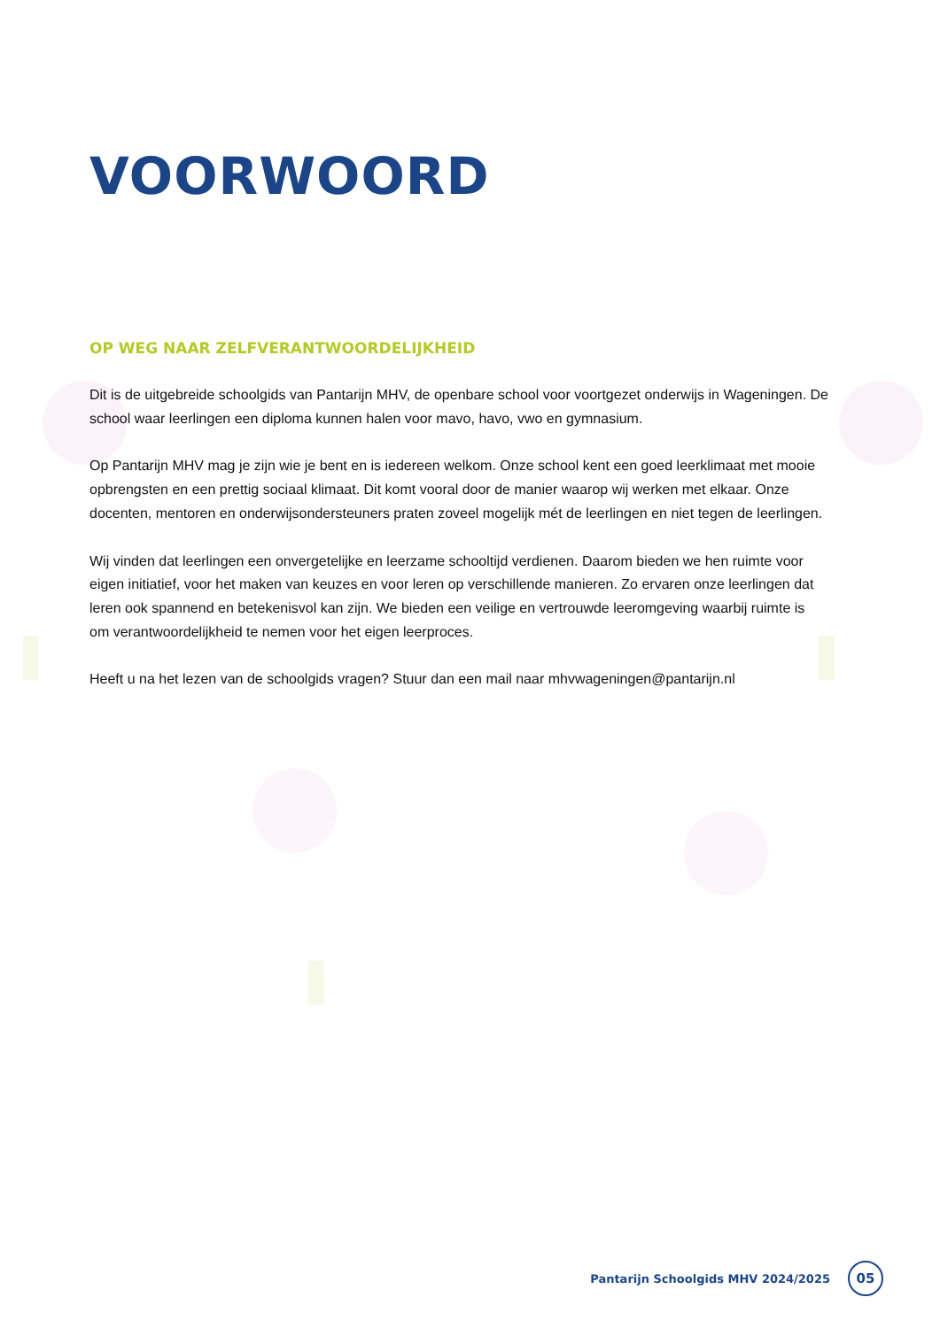VOORWOORD
OP WEG NAAR ZELFVERANTWOORDELIJKHEID
Dit is de uitgebreide schoolgids van Pantarijn MHV, de openbare school voor voortgezet onderwijs in Wageningen. De school waar leerlingen een diploma kunnen halen voor mavo, havo, vwo en gymnasium.
Op Pantarijn MHV mag je zijn wie je bent en is iedereen welkom. Onze school kent een goed leerklimaat met mooie opbrengsten en een prettig sociaal klimaat. Dit komt vooral door de manier waarop wij werken met elkaar. Onze docenten, mentoren en onderwijsondersteuners praten zoveel mogelijk mét de leerlingen en niet tegen de leerlingen.
Wij vinden dat leerlingen een onvergetelijke en leerzame schooltijd verdienen. Daarom bieden we hen ruimte voor eigen initiatief, voor het maken van keuzes en voor leren op verschillende manieren. Zo ervaren onze leerlingen dat leren ook spannend en betekenisvol kan zijn. We bieden een veilige en vertrouwde leeromgeving waarbij ruimte is om verantwoordelijkheid te nemen voor het eigen leerproces.
Heeft u na het lezen van de schoolgids vragen? Stuur dan een mail naar mhvwageningen@pantarijn.nl
Pantarijn Schoolgids MHV 2024/2025 05